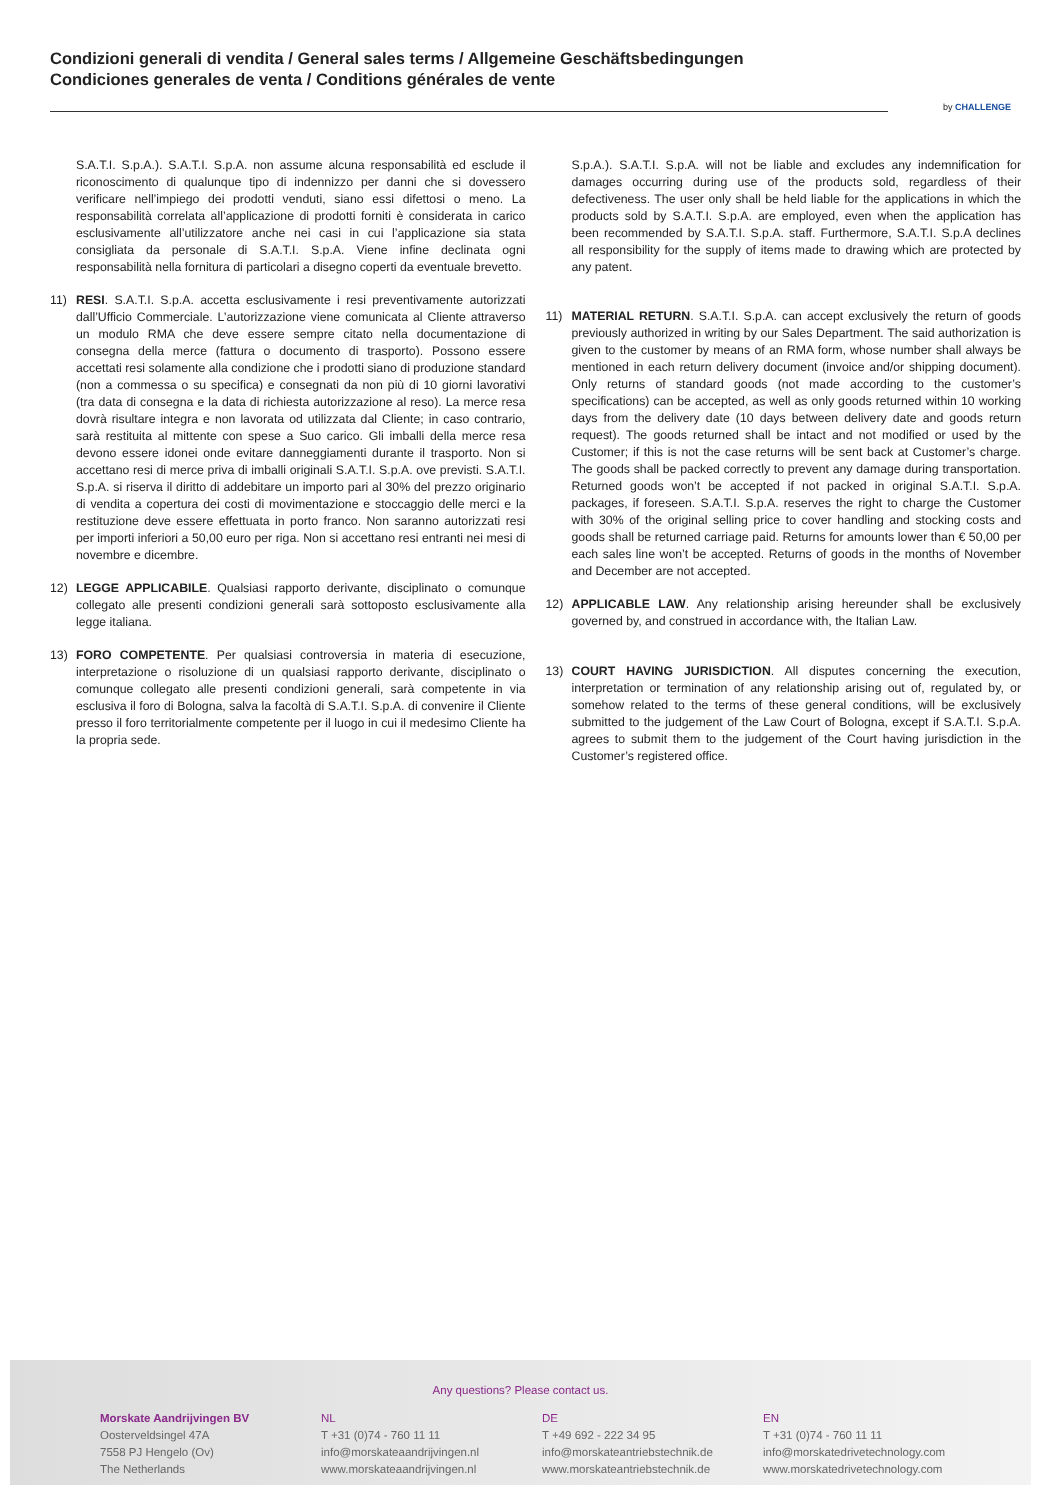Condizioni generali di vendita / General sales terms / Allgemeine Geschäftsbedingungen
Condiciones generales de venta / Conditions générales de vente
by CHALLENGE
S.A.T.I. S.p.A.). S.A.T.I. S.p.A. non assume alcuna responsabilità ed esclude il riconoscimento di qualunque tipo di indennizzo per danni che si dovessero verificare nell’impiego dei prodotti venduti, siano essi difettosi o meno. La responsabilità correlata all’applicazione di prodotti forniti è considerata in carico esclusivamente all’utilizzatore anche nei casi in cui l’applicazione sia stata consigliata da personale di S.A.T.I. S.p.A. Viene infine declinata ogni responsabilità nella fornitura di particolari a disegno coperti da eventuale brevetto.
11) RESI. S.A.T.I. S.p.A. accetta esclusivamente i resi preventivamente autorizzati dall’Ufficio Commerciale. L’autorizzazione viene comunicata al Cliente attraverso un modulo RMA che deve essere sempre citato nella documentazione di consegna della merce (fattura o documento di trasporto). Possono essere accettati resi solamente alla condizione che i prodotti siano di produzione standard (non a commessa o su specifica) e consegnati da non più di 10 giorni lavorativi (tra data di consegna e la data di richiesta autorizzazione al reso). La merce resa dovrà risultare integra e non lavorata od utilizzata dal Cliente; in caso contrario, sarà restituita al mittente con spese a Suo carico. Gli imballi della merce resa devono essere idonei onde evitare danneggiamenti durante il trasporto. Non si accettano resi di merce priva di imballi originali S.A.T.I. S.p.A. ove previsti. S.A.T.I. S.p.A. si riserva il diritto di addebitare un importo pari al 30% del prezzo originario di vendita a copertura dei costi di movimentazione e stoccaggio delle merci e la restituzione deve essere effettuata in porto franco. Non saranno autorizzati resi per importi inferiori a 50,00 euro per riga. Non si accettano resi entranti nei mesi di novembre e dicembre.
12) LEGGE APPLICABILE. Qualsiasi rapporto derivante, disciplinato o comunque collegato alle presenti condizioni generali sarà sottoposto esclusivamente alla legge italiana.
13) FORO COMPETENTE. Per qualsiasi controversia in materia di esecuzione, interpretazione o risoluzione di un qualsiasi rapporto derivante, disciplinato o comunque collegato alle presenti condizioni generali, sarà competente in via esclusiva il foro di Bologna, salva la facoltà di S.A.T.I. S.p.A. di convenire il Cliente presso il foro territorialmente competente per il luogo in cui il medesimo Cliente ha la propria sede.
S.p.A.). S.A.T.I. S.p.A. will not be liable and excludes any indemnification for damages occurring during use of the products sold, regardless of their defectiveness. The user only shall be held liable for the applications in which the products sold by S.A.T.I. S.p.A. are employed, even when the application has been recommended by S.A.T.I. S.p.A. staff. Furthermore, S.A.T.I. S.p.A declines all responsibility for the supply of items made to drawing which are protected by any patent.
11) MATERIAL RETURN. S.A.T.I. S.p.A. can accept exclusively the return of goods previously authorized in writing by our Sales Department. The said authorization is given to the customer by means of an RMA form, whose number shall always be mentioned in each return delivery document (invoice and/or shipping document). Only returns of standard goods (not made according to the customer’s specifications) can be accepted, as well as only goods returned within 10 working days from the delivery date (10 days between delivery date and goods return request). The goods returned shall be intact and not modified or used by the Customer; if this is not the case returns will be sent back at Customer’s charge. The goods shall be packed correctly to prevent any damage during transportation. Returned goods won’t be accepted if not packed in original S.A.T.I. S.p.A. packages, if foreseen. S.A.T.I. S.p.A. reserves the right to charge the Customer with 30% of the original selling price to cover handling and stocking costs and goods shall be returned carriage paid. Returns for amounts lower than € 50,00 per each sales line won’t be accepted. Returns of goods in the months of November and December are not accepted.
12) APPLICABLE LAW. Any relationship arising hereunder shall be exclusively governed by, and construed in accordance with, the Italian Law.
13) COURT HAVING JURISDICTION. All disputes concerning the execution, interpretation or termination of any relationship arising out of, regulated by, or somehow related to the terms of these general conditions, will be exclusively submitted to the judgement of the Law Court of Bologna, except if S.A.T.I. S.p.A. agrees to submit them to the judgement of the Court having jurisdiction in the Customer’s registered office.
Any questions? Please contact us.
Morskate Aandrijvingen BV
Oosterveldsingel 47A
7558 PJ Hengelo (Ov)
The Netherlands
NL
T +31 (0)74 - 760 11 11
info@morskateaandrijvingen.nl
www.morskateaandrijvingen.nl
DE
T +49 692 - 222 34 95
info@morskateantriebstechnik.de
www.morskateantriebstechnik.de
EN
T +31 (0)74 - 760 11 11
info@morskatedrivetechnology.com
www.morskatedrivetechnology.com